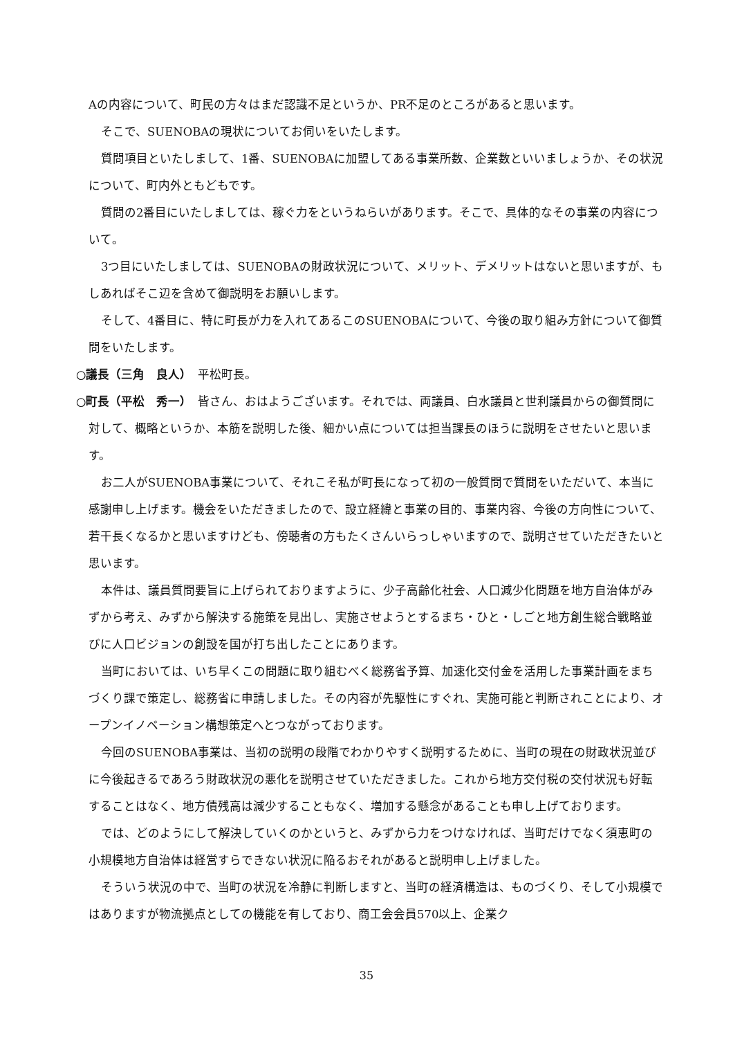Aの内容について、町民の方々はまだ認識不足というか、PR不足のところがあると思います。
そこで、SUENOBAの現状についてお伺いをいたします。
質問項目といたしまして、1番、SUENOBAに加盟してある事業所数、企業数といいましょうか、その状況について、町内外ともどもです。
質問の2番目にいたしましては、稼ぐ力をというねらいがあります。そこで、具体的なその事業の内容について。
3つ目にいたしましては、SUENOBAの財政状況について、メリット、デメリットはないと思いますが、もしあればそこ辺を含めて御説明をお願いします。
そして、4番目に、特に町長が力を入れてあるこのSUENOBAについて、今後の取り組み方針について御質問をいたします。
○議長（三角　良人）　平松町長。
○町長（平松　秀一）　皆さん、おはようございます。それでは、両議員、白水議員と世利議員からの御質問に対して、概略というか、本筋を説明した後、細かい点については担当課長のほうに説明をさせたいと思います。
お二人がSUENOBA事業について、それこそ私が町長になって初の一般質問で質問をいただいて、本当に感謝申し上げます。機会をいただきましたので、設立経緯と事業の目的、事業内容、今後の方向性について、若干長くなるかと思いますけども、傍聴者の方もたくさんいらっしゃいますので、説明させていただきたいと思います。
本件は、議員質問要旨に上げられておりますように、少子高齢化社会、人口減少化問題を地方自治体がみずから考え、みずから解決する施策を見出し、実施させようとするまち・ひと・しごと地方創生総合戦略並びに人口ビジョンの創設を国が打ち出したことにあります。
当町においては、いち早くこの問題に取り組むべく総務省予算、加速化交付金を活用した事業計画をまちづくり課で策定し、総務省に申請しました。その内容が先駆性にすぐれ、実施可能と判断されことにより、オープンイノベーション構想策定へとつながっております。
今回のSUENOBA事業は、当初の説明の段階でわかりやすく説明するために、当町の現在の財政状況並びに今後起きるであろう財政状況の悪化を説明させていただきました。これから地方交付税の交付状況も好転することはなく、地方債残高は減少することもなく、増加する懸念があることも申し上げております。
では、どのようにして解決していくのかというと、みずから力をつけなければ、当町だけでなく須恵町の小規模地方自治体は経営すらできない状況に陥るおそれがあると説明申し上げました。
そういう状況の中で、当町の状況を冷静に判断しますと、当町の経済構造は、ものづくり、そして小規模ではありますが物流拠点としての機能を有しており、商工会会員570以上、企業ク
35